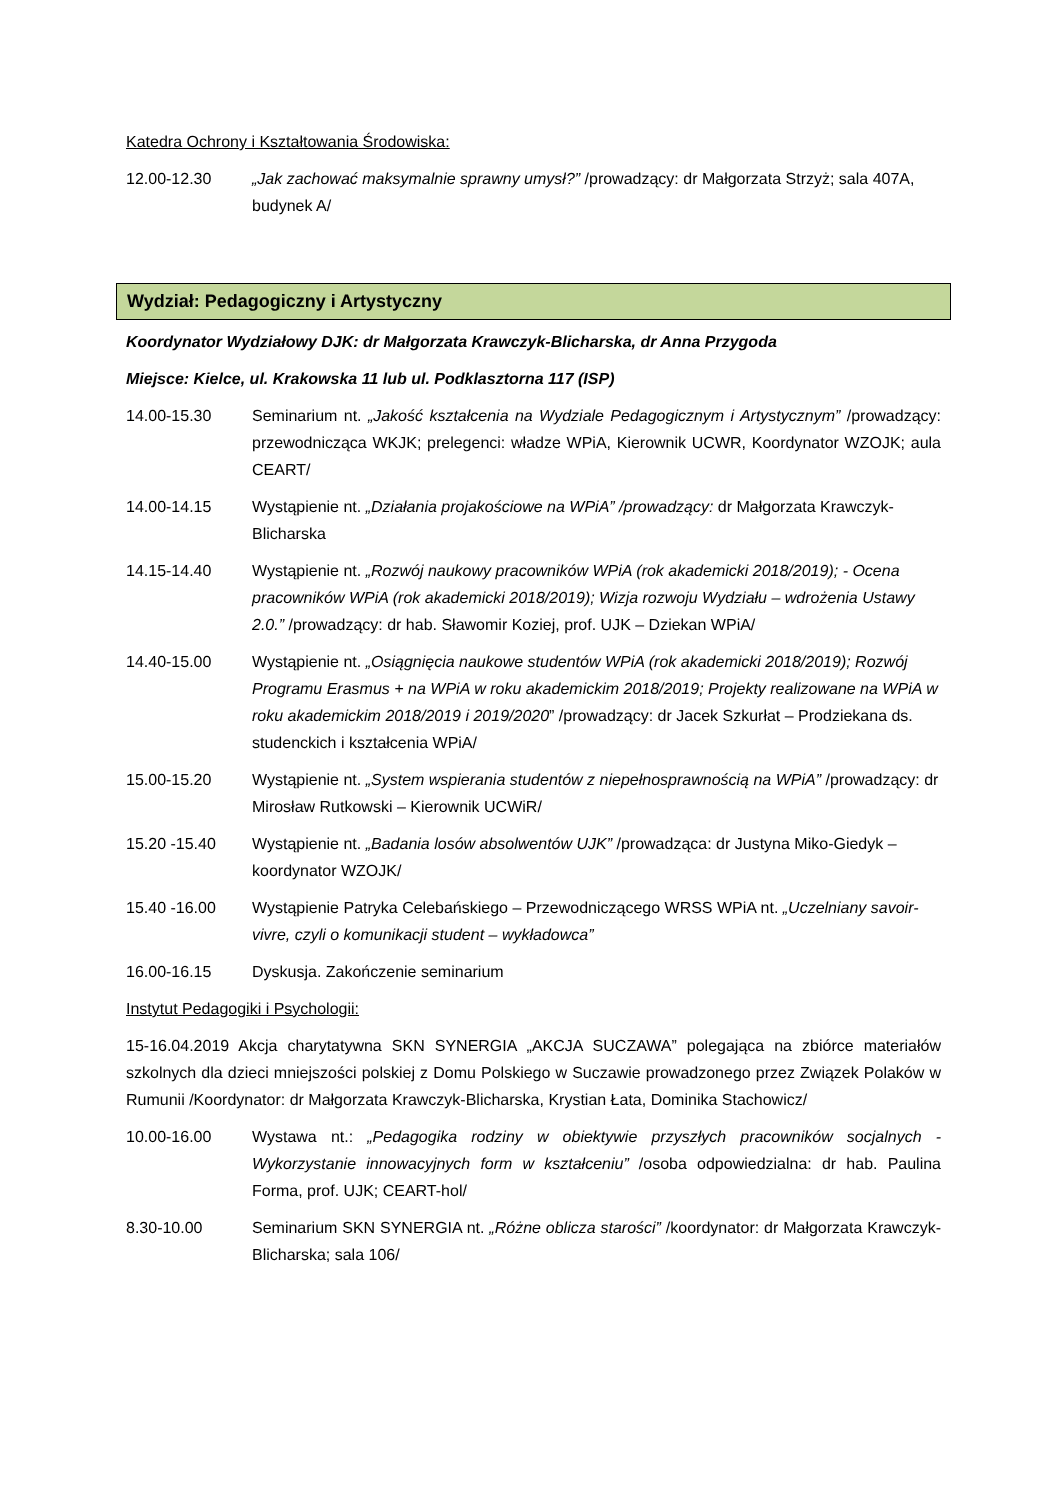Katedra Ochrony i Kształtowania Środowiska:
12.00-12.30 „Jak zachować maksymalnie sprawny umysł?” /prowadzący: dr Małgorzata Strzyż; sala 407A, budynek A/
Wydział: Pedagogiczny i Artystyczny
Koordynator Wydziałowy DJK: dr Małgorzata Krawczyk-Blicharska, dr Anna Przygoda
Miejsce: Kielce, ul. Krakowska 11 lub ul. Podklasztorna 117 (ISP)
14.00-15.30 Seminarium nt. „Jakość kształcenia na Wydziale Pedagogicznym i Artystycznym” /prowadzący: przewodnicząca WKJK; prelegenci: władze WPiA, Kierownik UCWR, Koordynator WZOJK; aula CEART/
14.00-14.15 Wystąpienie nt. „Działania projakościowe na WPiA” /prowadzący: dr Małgorzata Krawczyk-Blicharska
14.15-14.40 Wystąpienie nt. „Rozwój naukowy pracowników WPiA (rok akademicki 2018/2019); - Ocena pracowników WPiA (rok akademicki 2018/2019); Wizja rozwoju Wydziału – wdrożenia Ustawy 2.0.” /prowadzący: dr hab. Sławomir Koziej, prof. UJK – Dziekan WPiA/
14.40-15.00 Wystąpienie nt. „Osiągnięcia naukowe studentów WPiA (rok akademicki 2018/2019); Rozwój Programu Erasmus + na WPiA w roku akademickim 2018/2019; Projekty realizowane na WPiA w roku akademickim 2018/2019 i 2019/2020” /prowadzący: dr Jacek Szkurłat – Prodziekana ds. studenckich i kształcenia WPiA/
15.00-15.20 Wystąpienie nt. „System wspierania studentów z niepełnosprawnością na WPiA” /prowadzący: dr Mirosław Rutkowski – Kierownik UCWiR/
15.20 -15.40 Wystąpienie nt. „Badania losów absolwentów UJK” /prowadząca: dr Justyna Miko-Giedyk – koordynator WZOJK/
15.40 -16.00 Wystąpienie Patryka Celebańskiego – Przewodniczącego WRSS WPiA nt. „Uczelniany savoir-vivre, czyli o komunikacji student – wykładowca”
16.00-16.15 Dyskusja. Zakończenie seminarium
Instytut Pedagogiki i Psychologii:
15-16.04.2019 Akcja charytatywna SKN SYNERGIA „AKCJA SUCZAWA” polegająca na zbiórce materiałów szkolnych dla dzieci mniejszości polskiej z Domu Polskiego w Suczawie prowadzonego przez Związek Polaków w Rumunii /Koordynator: dr Małgorzata Krawczyk-Blicharska, Krystian Łata, Dominika Stachowicz/
10.00-16.00 Wystawa nt.: „Pedagogika rodziny w obiektywie przyszłych pracowników socjalnych - Wykorzystanie innowacyjnych form w kształceniu” /osoba odpowiedzialna: dr hab. Paulina Forma, prof. UJK; CEART-hol/
8.30-10.00 Seminarium SKN SYNERGIA nt. „Różne oblicza starości” /koordynator: dr Małgorzata Krawczyk-Blicharska; sala 106/